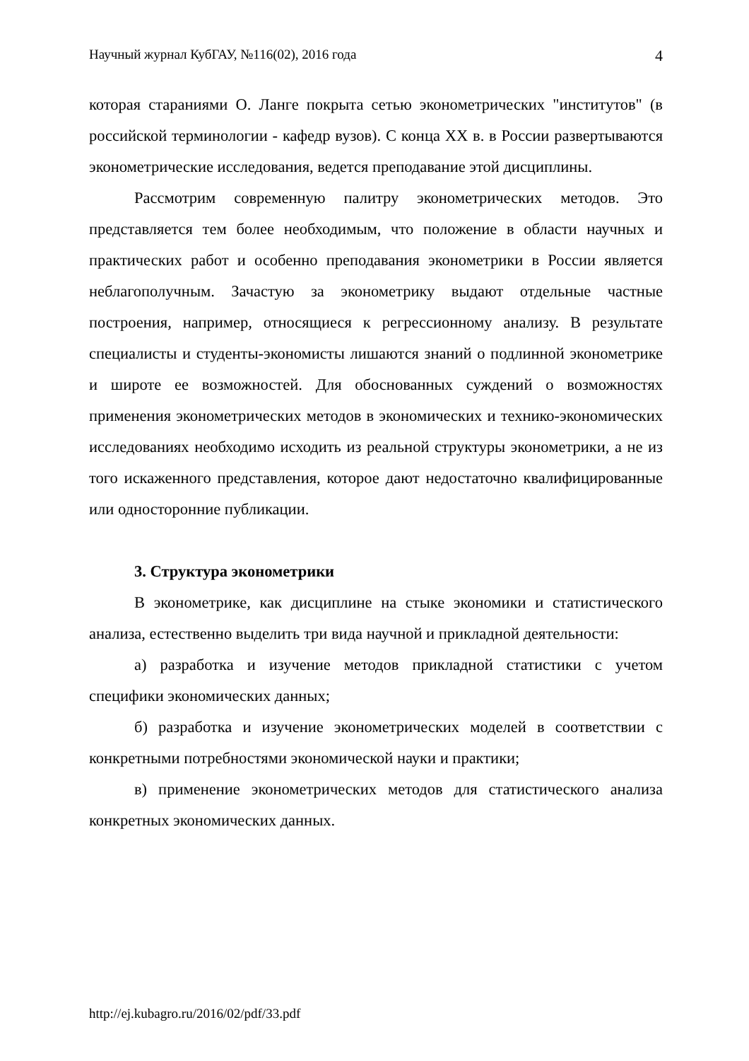Научный журнал КубГАУ, №116(02), 2016 года 4
которая стараниями О. Ланге покрыта сетью эконометрических "институтов" (в российской терминологии - кафедр вузов). С конца XX в. в России развертываются эконометрические исследования, ведется преподавание этой дисциплины.
Рассмотрим современную палитру эконометрических методов. Это представляется тем более необходимым, что положение в области научных и практических работ и особенно преподавания эконометрики в России является неблагополучным. Зачастую за эконометрику выдают отдельные частные построения, например, относящиеся к регрессионному анализу. В результате специалисты и студенты-экономисты лишаются знаний о подлинной эконометрике и широте ее возможностей. Для обоснованных суждений о возможностях применения эконометрических методов в экономических и технико-экономических исследованиях необходимо исходить из реальной структуры эконометрики, а не из того искаженного представления, которое дают недостаточно квалифицированные или односторонние публикации.
3. Структура эконометрики
В эконометрике, как дисциплине на стыке экономики и статистического анализа, естественно выделить три вида научной и прикладной деятельности:
а) разработка и изучение методов прикладной статистики с учетом специфики экономических данных;
б) разработка и изучение эконометрических моделей в соответствии с конкретными потребностями экономической науки и практики;
в) применение эконометрических методов для статистического анализа конкретных экономических данных.
http://ej.kubagro.ru/2016/02/pdf/33.pdf